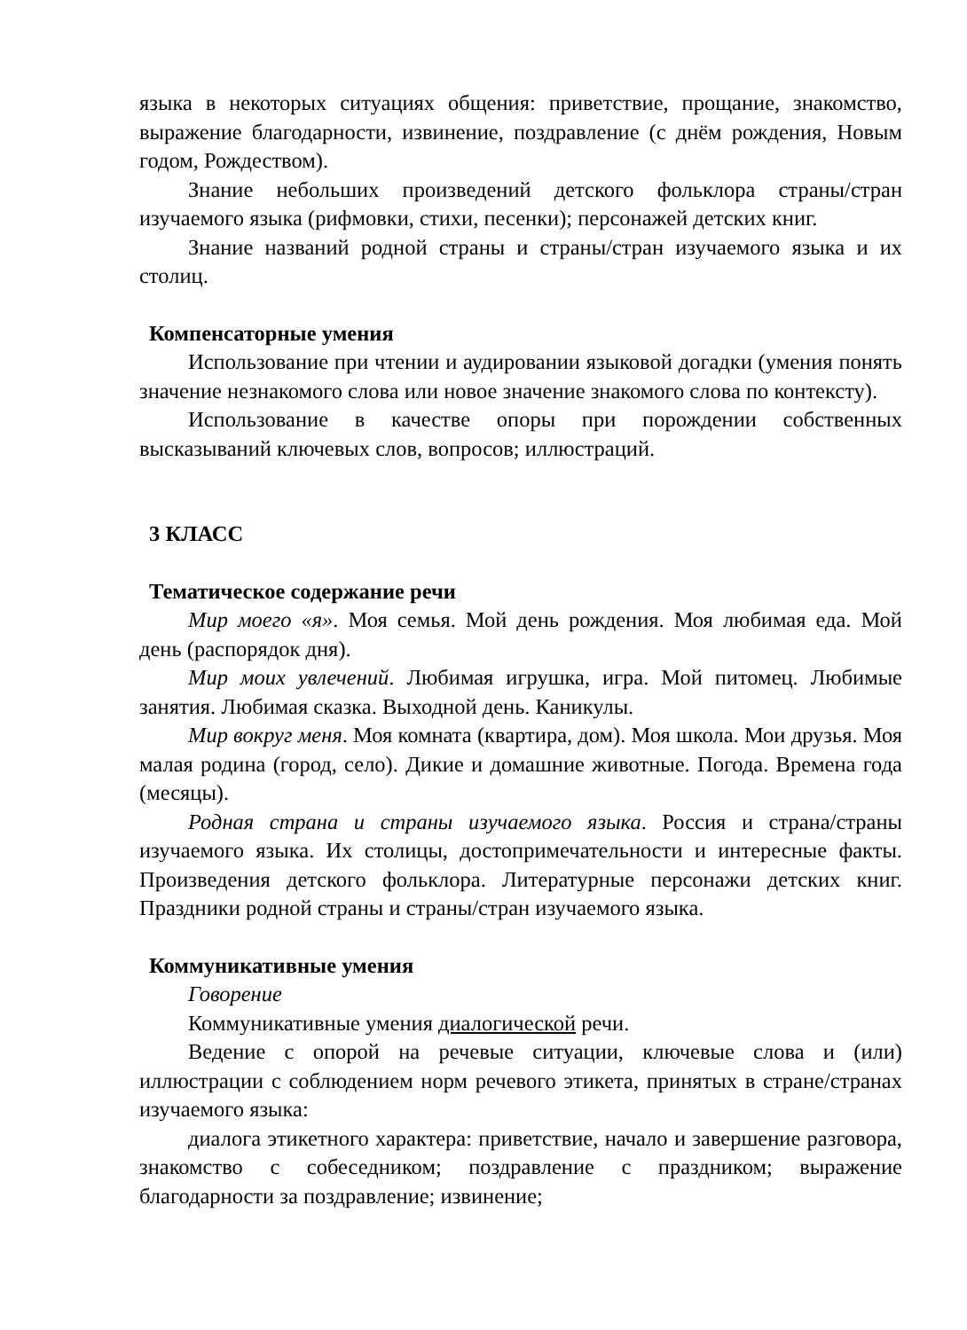языка в некоторых ситуациях общения: приветствие, прощание, знакомство, выражение благодарности, извинение, поздравление (с днём рождения, Новым годом, Рождеством).
Знание небольших произведений детского фольклора страны/стран изучаемого языка (рифмовки, стихи, песенки); персонажей детских книг.
Знание названий родной страны и страны/стран изучаемого языка и их столиц.
Компенсаторные умения
Использование при чтении и аудировании языковой догадки (умения понять значение незнакомого слова или новое значение знакомого слова по контексту).
Использование в качестве опоры при порождении собственных высказываний ключевых слов, вопросов; иллюстраций.
3 КЛАСС
Тематическое содержание речи
Мир моего «я». Моя семья. Мой день рождения. Моя любимая еда. Мой день (распорядок дня).
Мир моих увлечений. Любимая игрушка, игра. Мой питомец. Любимые занятия. Любимая сказка. Выходной день. Каникулы.
Мир вокруг меня. Моя комната (квартира, дом). Моя школа. Мои друзья. Моя малая родина (город, село). Дикие и домашние животные. Погода. Времена года (месяцы).
Родная страна и страны изучаемого языка. Россия и страна/страны изучаемого языка. Их столицы, достопримечательности и интересные факты. Произведения детского фольклора. Литературные персонажи детских книг. Праздники родной страны и страны/стран изучаемого языка.
Коммуникативные умения
Говорение
Коммуникативные умения диалогической речи.
Ведение с опорой на речевые ситуации, ключевые слова и (или) иллюстрации с соблюдением норм речевого этикета, принятых в стране/странах изучаемого языка:
диалога этикетного характера: приветствие, начало и завершение разговора, знакомство с собеседником; поздравление с праздником; выражение благодарности за поздравление; извинение;